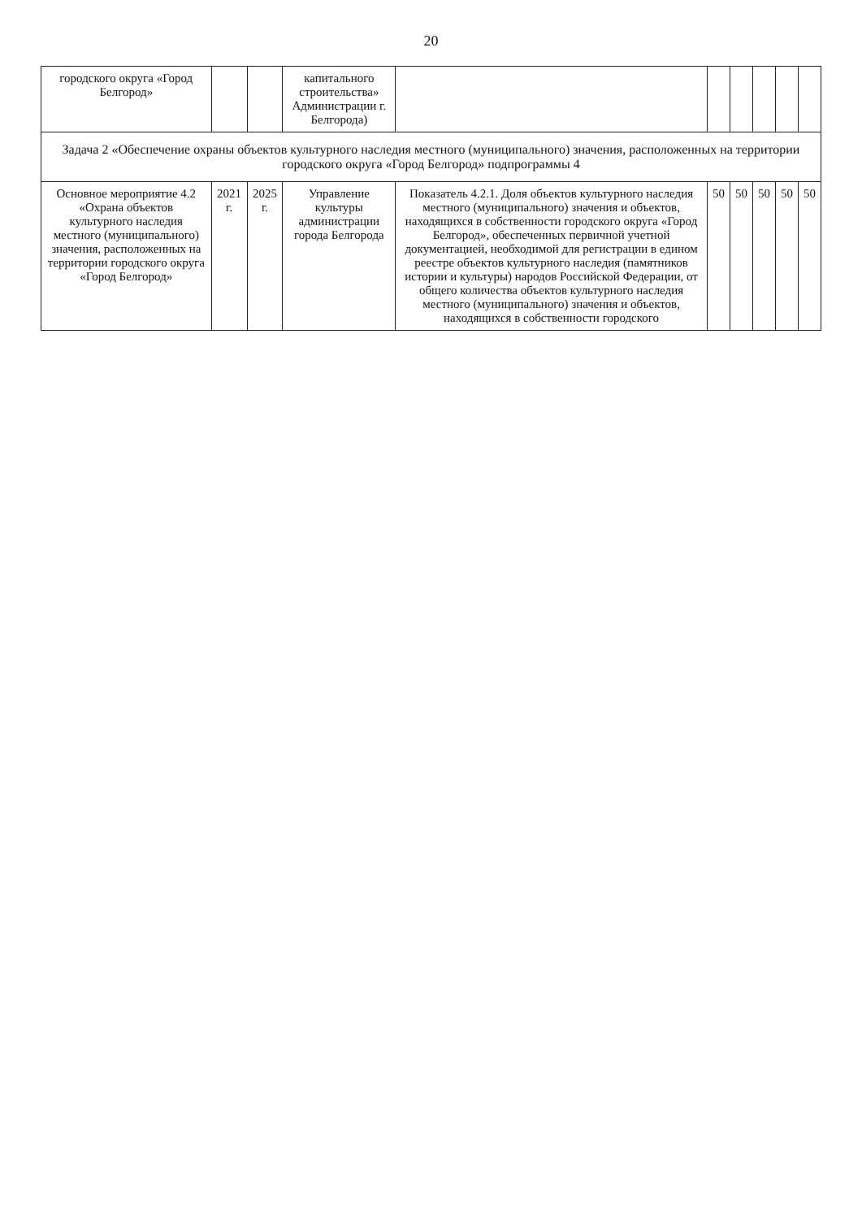20
| городского округа «Город Белгород» | | | капитального строительства» Администрации г. Белгорода) | | | | | | |
| Задача 2 «Обеспечение охраны объектов культурного наследия местного (муниципального) значения, расположенных на территории городского округа «Город Белгород» подпрограммы 4 | | | | | | | | | |
| Основное мероприятие 4.2 «Охрана объектов культурного наследия местного (муниципального) значения, расположенных на территории городского округа «Город Белгород» | 2021 г. | 2025 г. | Управление культуры администрации города Белгорода | Показатель 4.2.1. Доля объектов культурного наследия местного (муниципального) значения и объектов, находящихся в собственности городского округа «Город Белгород», обеспеченных первичной учетной документацией, необходимой для регистрации в едином реестре объектов культурного наследия (памятников истории и культуры) народов Российской Федерации, от общего количества объектов культурного наследия местного (муниципального) значения и объектов, находящихся в собственности городского | 50 | 50 | 50 | 50 | 50 |